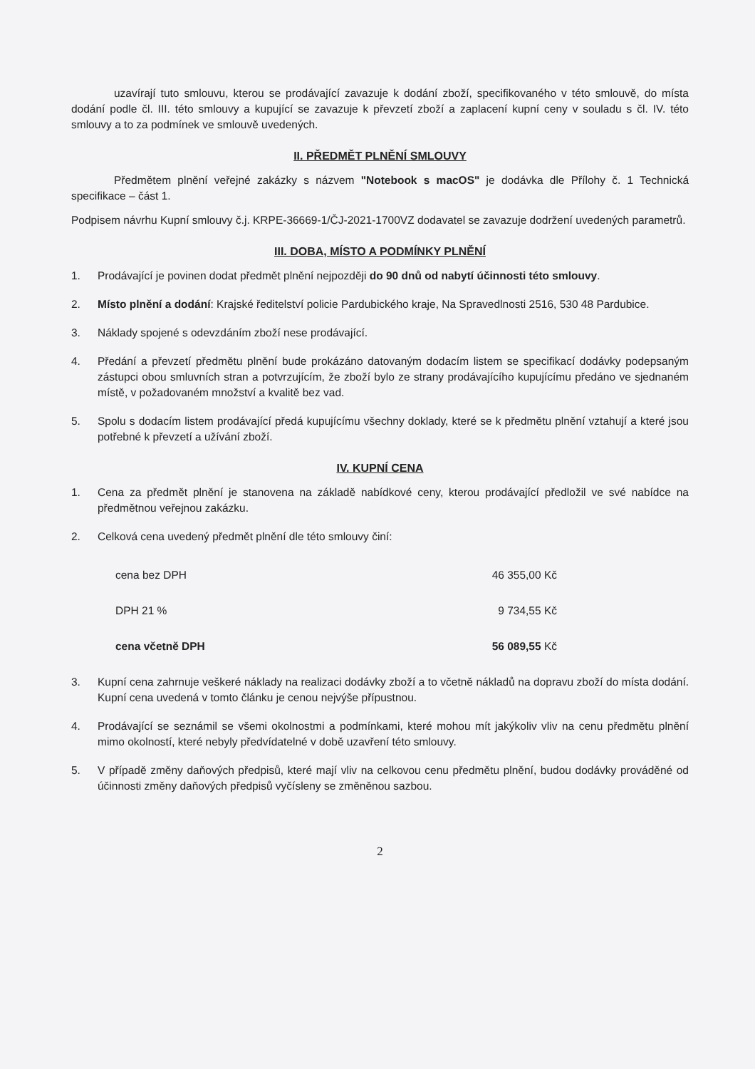uzavírají tuto smlouvu, kterou se prodávající zavazuje k dodání zboží, specifikovaného v této smlouvě, do místa dodání podle čl. III. této smlouvy a kupující se zavazuje k převzetí zboží a zaplacení kupní ceny v souladu s čl. IV. této smlouvy a to za podmínek ve smlouvě uvedených.
II. PŘEDMĚT PLNĚNÍ SMLOUVY
Předmětem plnění veřejné zakázky s názvem "Notebook s macOS" je dodávka dle Přílohy č. 1 Technická specifikace – část 1.
Podpisem návrhu Kupní smlouvy č.j. KRPE-36669-1/ČJ-2021-1700VZ dodavatel se zavazuje dodržení uvedených parametrů.
III. DOBA, MÍSTO A PODMÍNKY PLNĚNÍ
1. Prodávající je povinen dodat předmět plnění nejpozději do 90 dnů od nabytí účinnosti této smlouvy.
2. Místo plnění a dodání: Krajské ředitelství policie Pardubického kraje, Na Spravedlnosti 2516, 530 48 Pardubice.
3. Náklady spojené s odevzdáním zboží nese prodávající.
4. Předání a převzetí předmětu plnění bude prokázáno datovaným dodacím listem se specifikací dodávky podepsaným zástupci obou smluvních stran a potvrzujícím, že zboží bylo ze strany prodávajícího kupujícímu předáno ve sjednaném místě, v požadovaném množství a kvalitě bez vad.
5. Spolu s dodacím listem prodávající předá kupujícímu všechny doklady, které se k předmětu plnění vztahují a které jsou potřebné k převzetí a užívání zboží.
IV. KUPNÍ CENA
1. Cena za předmět plnění je stanovena na základě nabídkové ceny, kterou prodávající předložil ve své nabídce na předmětnou veřejnou zakázku.
2. Celková cena uvedený předmět plnění dle této smlouvy činí:
cena bez DPH 46 355,00 Kč
DPH 21 % 9 734,55 Kč
cena včetně DPH 56 089,55 Kč
3. Kupní cena zahrnuje veškeré náklady na realizaci dodávky zboží a to včetně nákladů na dopravu zboží do místa dodání. Kupní cena uvedená v tomto článku je cenou nejvýše přípustnou.
4. Prodávající se seznámil se všemi okolnostmi a podmínkami, které mohou mít jakýkoliv vliv na cenu předmětu plnění mimo okolností, které nebyly předvídatelné v době uzavření této smlouvy.
5. V případě změny daňových předpisů, které mají vliv na celkovou cenu předmětu plnění, budou dodávky prováděné od účinnosti změny daňových předpisů vyčísleny se změněnou sazbou.
2